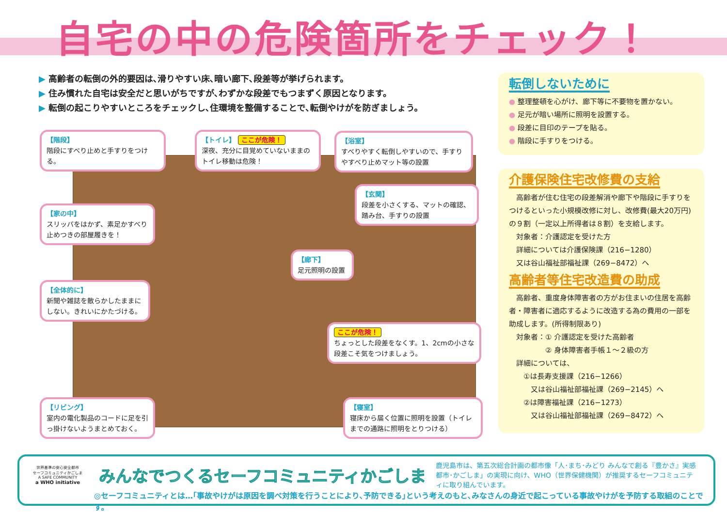自宅の中の危険箇所をチェック！
▶ 高齢者の転倒の外的要因は､滑りやすい床､暗い廊下､段差等が挙げられます。
▶ 住み慣れた自宅は安全だと思いがちですが､わずかな段差でもつまずく原因となります。
▶ 転倒の起こりやすいところをチェックし､住環境を整備することで､転倒やけがを防ぎましょう。
【階段】
階段にすべり止めと手すりをつける。
【トイレ】 ここが危険！
深夜、充分に目覚めていないままのトイレ移動は危険！
【浴室】
すべりやすく転倒しやすいので、手すりやすべり止めマット等の設置
【家の中】
スリッパをはかず、素足かすべり止めつきの部屋履きを！
【玄関】
段差を小さくする、マットの確認、踏み台、手すりの設置
【廊下】
足元照明の設置
【全体的に】
新聞や雑誌を散らかしたままにしない。きれいにかたづける。
ここが危険！
ちょっとした段差をなくす。1、2cmの小さな段差こそ気をつけましょう。
【リビング】
室内の電化製品のコードに足を引っ掛けないようまとめておく。
【寝室】
寝床から届く位置に照明を設置（トイレまでの通路に照明をとりつける）
転倒しないために
● 整理整頓を心がけ、廊下等に不要物を置かない。
● 足元が暗い場所に照明を設置する。
● 段差に目印のテープを貼る。
● 階段に手すりをつける。
介護保険住宅改修費の支給
　高齢者が住む住宅の段差解消や廊下や階段に手すりをつけるといった小規模改修に対し、改修費(最大20万円)の９割（一定以上所得者は８割）を支給します。
　対象者：介護認定を受けた方
　詳細については介護保険課（216−1280）
　又は谷山福祉部福祉課（269−8472）へ
高齢者等住宅改造費の助成
　高齢者、重度身体障害者の方がお住まいの住居を高齢者・障害者に適応するように改造する為の費用の一部を助成します。(所得制限あり)
　対象者：① 介護認定を受けた高齢者
　　　　　② 身体障害者手帳１～２級の方
　詳細については、
　　①は長寿支援課（216−1266）
　　　又は谷山福祉部福祉課（269−2145）へ
　　②は障害福祉課（216−1273）
　　　又は谷山福祉部福祉課（269−8472）へ
世界基準の安心安全都市
セーフコミュニティかごしま
A SAFE COMMUNITY
a WHO initiative
みんなでつくるセーフコミュニティかごしま
鹿児島市は、第五次総合計画の都市像「人･まち･みどり みんなで創る『豊かさ』実感都市･かごしま」の実現に向け、WHO（世界保健機関）が推奨するセーフコミュニティに取り組んでいます。
◎セーフコミュニティとは…｢事故やけがは原因を調べ対策を行うことにより､予防できる｣という考えのもと､みなさんの身近で起こっている事故やけがを予防する取組のことです。